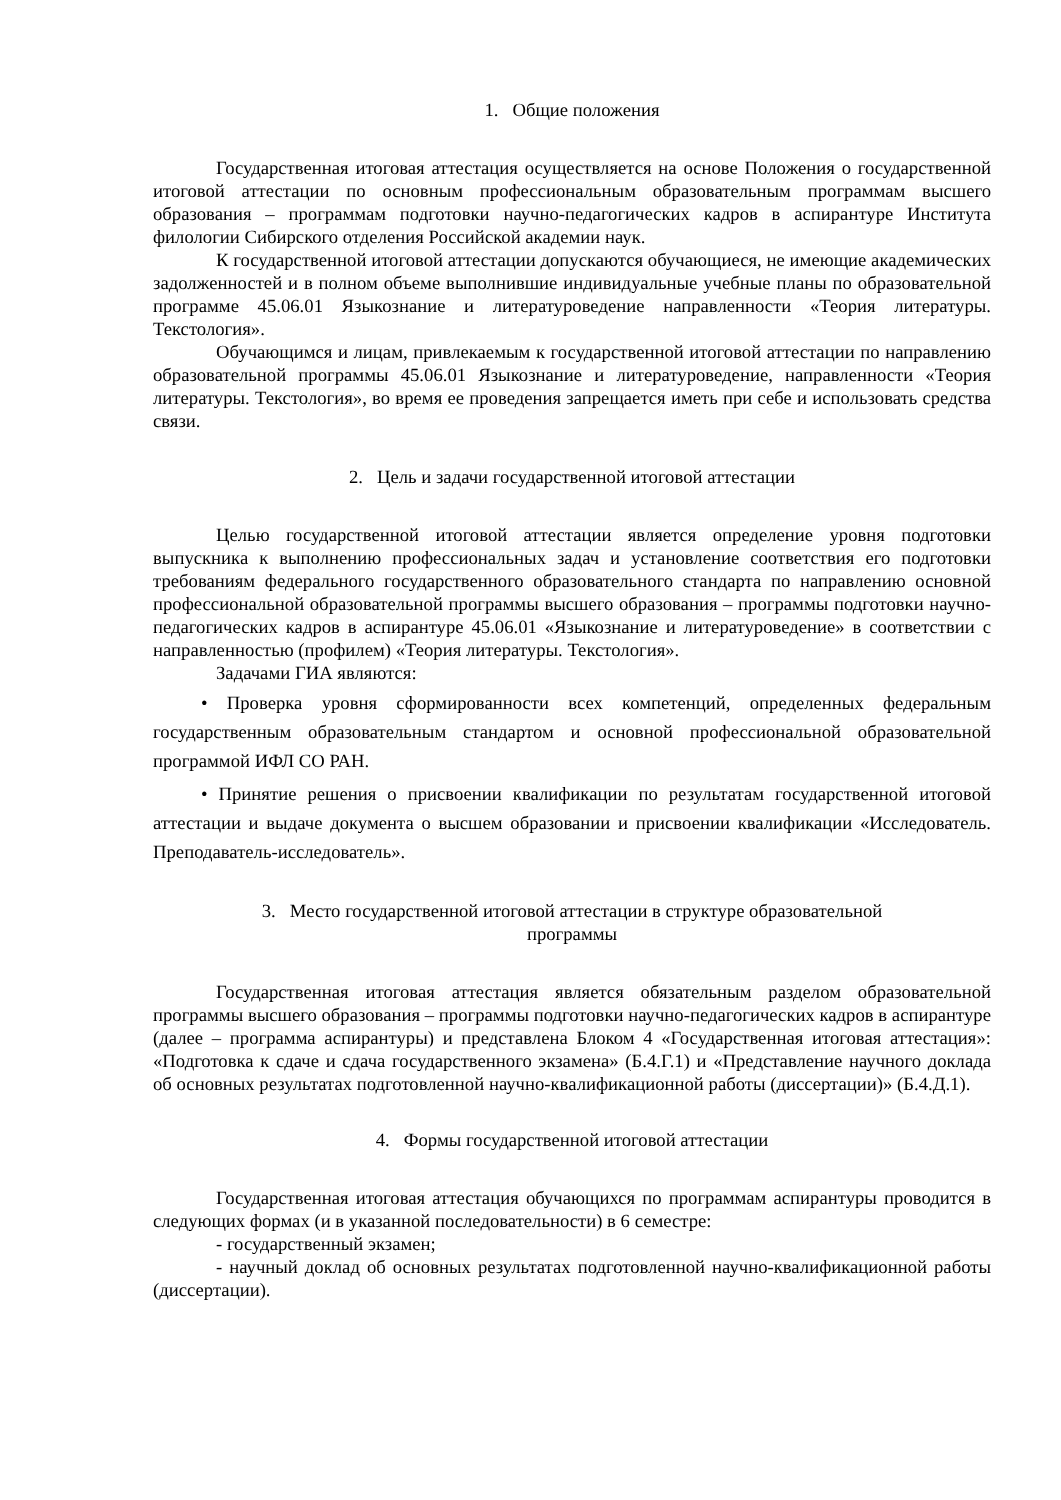1. Общие положения
Государственная итоговая аттестация осуществляется на основе Положения о государственной итоговой аттестации по основным профессиональным образовательным программам высшего образования – программам подготовки научно-педагогических кадров в аспирантуре Института филологии Сибирского отделения Российской академии наук.
К государственной итоговой аттестации допускаются обучающиеся, не имеющие академических задолженностей и в полном объеме выполнившие индивидуальные учебные планы по образовательной программе 45.06.01 Языкознание и литературоведение направленности «Теория литературы. Текстология».
Обучающимся и лицам, привлекаемым к государственной итоговой аттестации по направлению образовательной программы 45.06.01 Языкознание и литературоведение, направленности «Теория литературы. Текстология», во время ее проведения запрещается иметь при себе и использовать средства связи.
2. Цель и задачи государственной итоговой аттестации
Целью государственной итоговой аттестации является определение уровня подготовки выпускника к выполнению профессиональных задач и установление соответствия его подготовки требованиям федерального государственного образовательного стандарта по направлению основной профессиональной образовательной программы высшего образования – программы подготовки научно-педагогических кадров в аспирантуре 45.06.01 «Языкознание и литературоведение» в соответствии с направленностью (профилем) «Теория литературы. Текстология».
Задачами ГИА являются:
• Проверка уровня сформированности всех компетенций, определенных федеральным государственным образовательным стандартом и основной профессиональной образовательной программой ИФЛ СО РАН.
• Принятие решения о присвоении квалификации по результатам государственной итоговой аттестации и выдаче документа о высшем образовании и присвоении квалификации «Исследователь. Преподаватель-исследователь».
3. Место государственной итоговой аттестации в структуре образовательной
программы
Государственная итоговая аттестация является обязательным разделом образовательной программы высшего образования – программы подготовки научно-педагогических кадров в аспирантуре (далее – программа аспирантуры) и представлена Блоком 4 «Государственная итоговая аттестация»: «Подготовка к сдаче и сдача государственного экзамена» (Б.4.Г.1) и «Представление научного доклада об основных результатах подготовленной научно-квалификационной работы (диссертации)» (Б.4.Д.1).
4. Формы государственной итоговой аттестации
Государственная итоговая аттестация обучающихся по программам аспирантуры проводится в следующих формах (и в указанной последовательности) в 6 семестре:
- государственный экзамен;
- научный доклад об основных результатах подготовленной научно-квалификационной работы (диссертации).